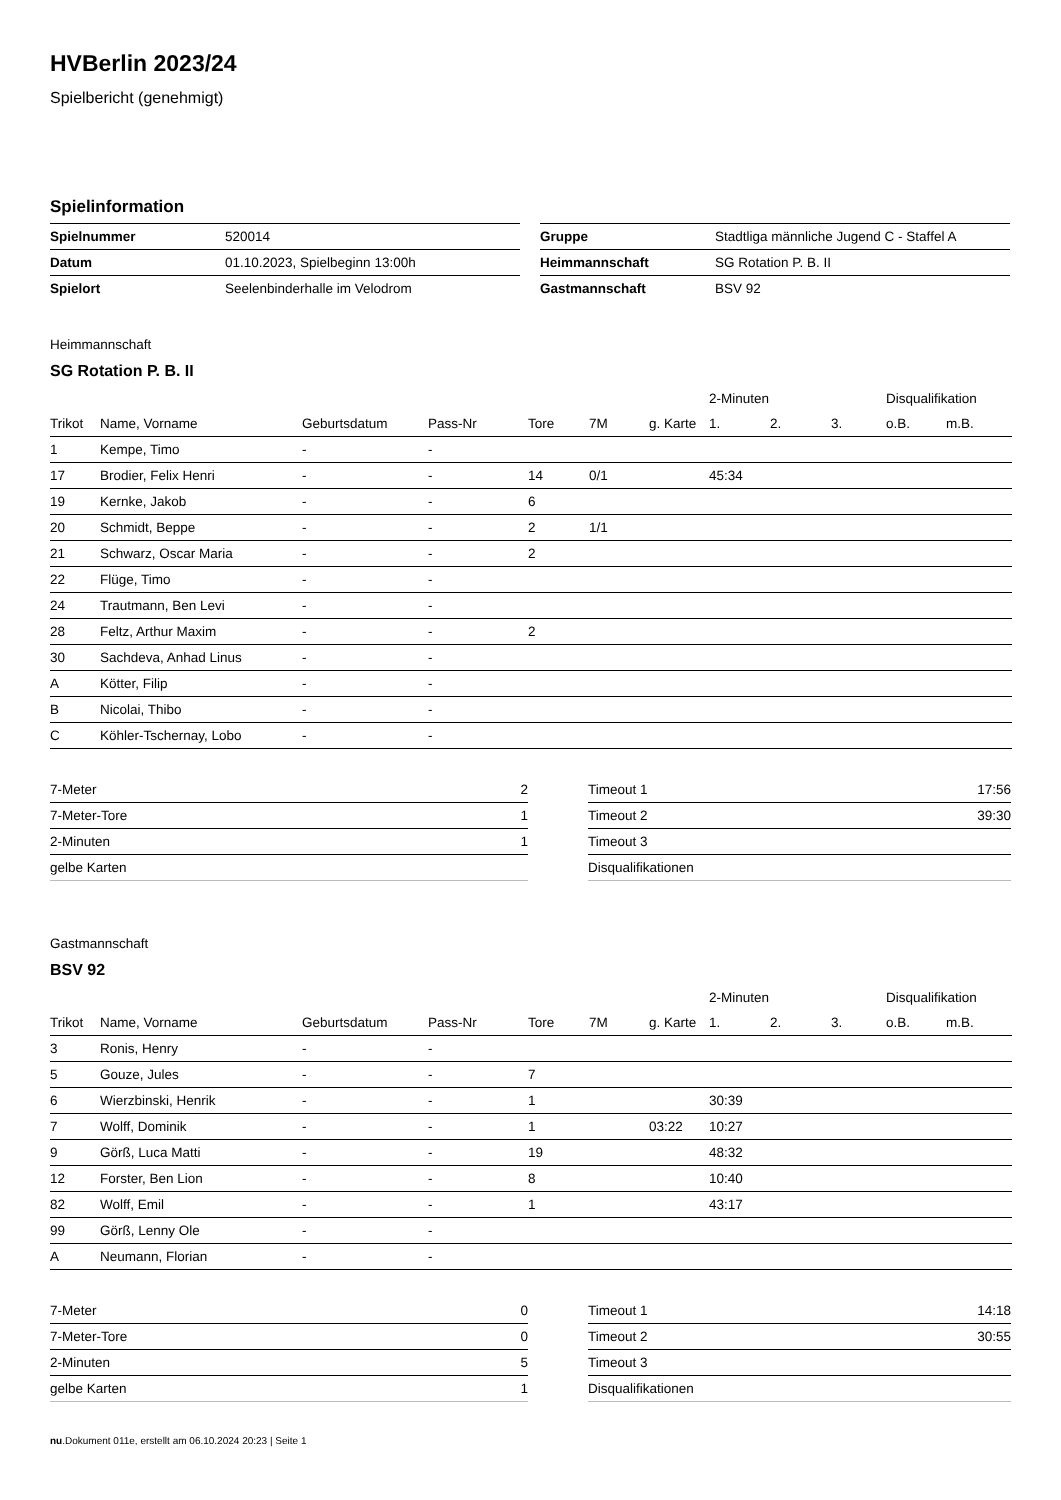HVBerlin 2023/24
Spielbericht (genehmigt)
Spielinformation
| Spielnummer | 520014 |
| Datum | 01.10.2023, Spielbeginn 13:00h |
| Spielort | Seelenbinderhalle im Velodrom |
| Gruppe | Stadtliga männliche Jugend C - Staffel A |
| Heimmannschaft | SG Rotation P. B. II |
| Gastmannschaft | BSV 92 |
Heimmannschaft
SG Rotation P. B. II
| | | | | | | | 2-Minuten | | | Disqualifikation | |
| --- | --- | --- | --- | --- | --- | --- | --- | --- | --- | --- | --- |
| Trikot | Name, Vorname | Geburtsdatum | Pass-Nr | Tore | 7M | g. Karte | 1. | 2. | 3. | o.B. | m.B. |
| 1 | Kempe, Timo | - | - | | | | | | | | |
| 17 | Brodier, Felix Henri | - | - | 14 | 0/1 | | 45:34 | | | | |
| 19 | Kernke, Jakob | - | - | 6 | | | | | | | |
| 20 | Schmidt, Beppe | - | - | 2 | 1/1 | | | | | | |
| 21 | Schwarz, Oscar Maria | - | - | 2 | | | | | | | |
| 22 | Flüge, Timo | - | - | | | | | | | | |
| 24 | Trautmann, Ben Levi | - | - | | | | | | | | |
| 28 | Feltz, Arthur Maxim | - | - | 2 | | | | | | | |
| 30 | Sachdeva, Anhad Linus | - | - | | | | | | | | |
| A | Kötter, Filip | - | - | | | | | | | | |
| B | Nicolai, Thibo | - | - | | | | | | | | |
| C | Köhler-Tschernay, Lobo | - | - | | | | | | | | |
| 7-Meter | 2 |
| 7-Meter-Tore | 1 |
| 2-Minuten | 1 |
| gelbe Karten | |
| Timeout 1 | 17:56 |
| Timeout 2 | 39:30 |
| Timeout 3 | |
| Disqualifikationen | |
Gastmannschaft
BSV 92
| | | | | | | | 2-Minuten | | | Disqualifikation | |
| --- | --- | --- | --- | --- | --- | --- | --- | --- | --- | --- | --- |
| Trikot | Name, Vorname | Geburtsdatum | Pass-Nr | Tore | 7M | g. Karte | 1. | 2. | 3. | o.B. | m.B. |
| 3 | Ronis, Henry | - | - | | | | | | | | |
| 5 | Gouze, Jules | - | - | 7 | | | | | | | |
| 6 | Wierzbinski, Henrik | - | - | 1 | | | 30:39 | | | | |
| 7 | Wolff, Dominik | - | - | 1 | | 03:22 | 10:27 | | | | |
| 9 | Görß, Luca Matti | - | - | 19 | | | 48:32 | | | | |
| 12 | Forster, Ben Lion | - | - | 8 | | | 10:40 | | | | |
| 82 | Wolff, Emil | - | - | 1 | | | 43:17 | | | | |
| 99 | Görß, Lenny Ole | - | - | | | | | | | | |
| A | Neumann, Florian | - | - | | | | | | | | |
| 7-Meter | 0 |
| 7-Meter-Tore | 0 |
| 2-Minuten | 5 |
| gelbe Karten | 1 |
| Timeout 1 | 14:18 |
| Timeout 2 | 30:55 |
| Timeout 3 | |
| Disqualifikationen | |
nu.Dokument 011e, erstellt am 06.10.2024 20:23 | Seite 1